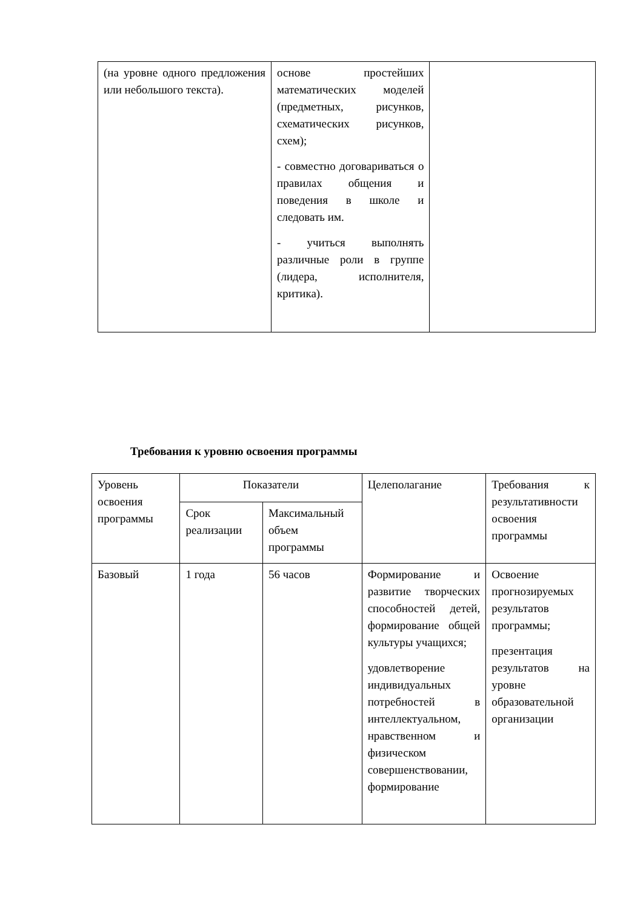| (на уровне одного предложения или небольшого текста). | основе простейших математических моделей (предметных, рисунков, схематических рисунков, схем); - совместно договариваться о правилах общения и поведения в школе и следовать им. - учиться выполнять различные роли в группе (лидера, исполнителя, критика). | |
Требования к уровню освоения программы
| Уровень освоения программы | Показатели | | Целеполагание | Требования к результативности освоения программы |
| --- | --- | --- | --- | --- |
| | Срок реализации | Максимальный объем программы | | |
| Базовый | 1 года | 56 часов | Формирование и развитие творческих способностей детей, формирование общей культуры учащихся; удовлетворение индивидуальных потребностей в интеллектуальном, нравственном и физическом совершенствовании, формирование | Освоение прогнозируемых результатов программы; презентация результатов на уровне образовательной организации |